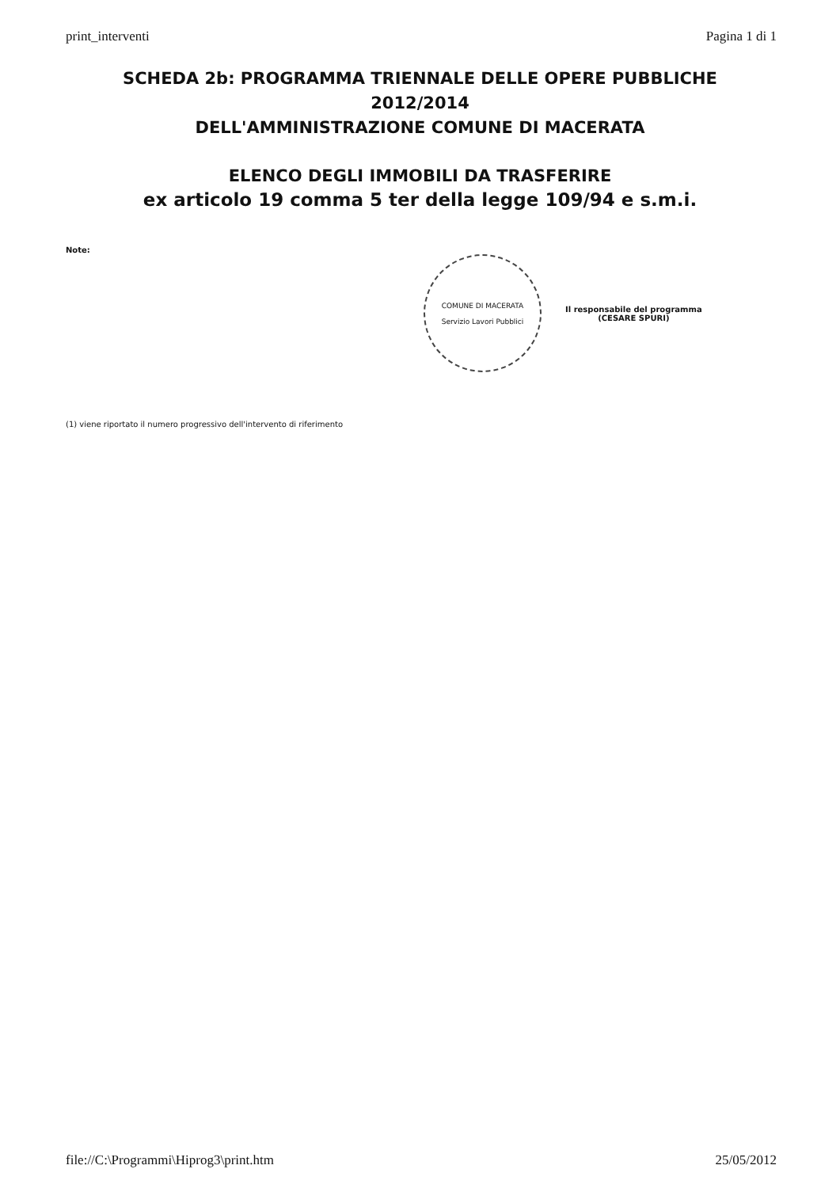print_interventi Pagina 1 di 1
SCHEDA 2b: PROGRAMMA TRIENNALE DELLE OPERE PUBBLICHE
2012/2014
DELL'AMMINISTRAZIONE COMUNE DI MACERATA
ELENCO DEGLI IMMOBILI DA TRASFERIRE
ex articolo 19 comma 5 ter della legge 109/94 e s.m.i.
Note:
COMUNE DI MACERATA
Servizio Lavori Pubblici
Il responsabile del programma
(CESARE SPURI)
(1) viene riportato il numero progressivo dell'intervento di riferimento
file://C:\Programmi\Hiprog3\print.htm 25/05/2012